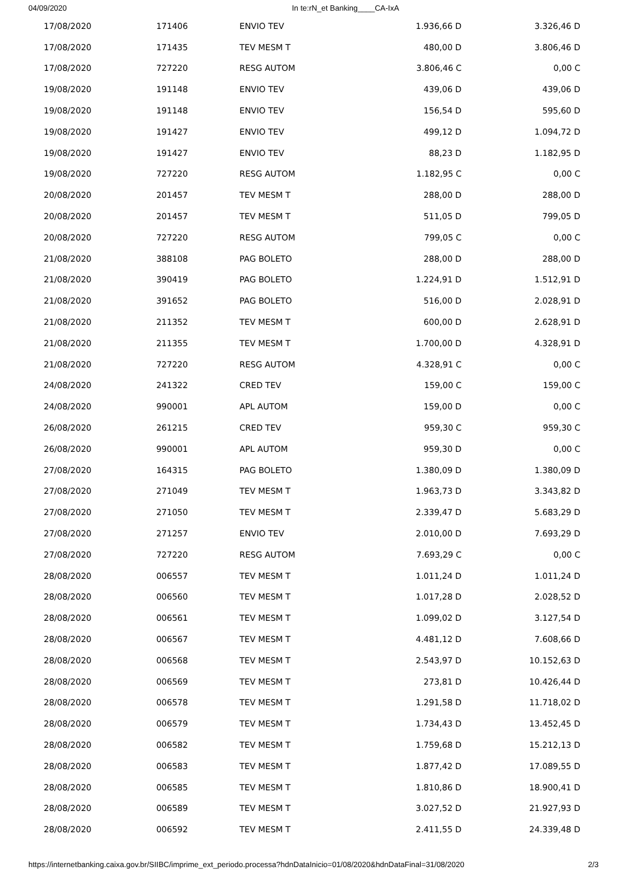04/09/2020 In te:rN_et Banking____CA-IxA
| 17/08/2020 | 171406 | ENVIO TEV | 1.936,66 D | 3.326,46 D |
| 17/08/2020 | 171435 | TEV MESM T | 480,00 D | 3.806,46 D |
| 17/08/2020 | 727220 | RESG AUTOM | 3.806,46 C | 0,00 C |
| 19/08/2020 | 191148 | ENVIO TEV | 439,06 D | 439,06 D |
| 19/08/2020 | 191148 | ENVIO TEV | 156,54 D | 595,60 D |
| 19/08/2020 | 191427 | ENVIO TEV | 499,12 D | 1.094,72 D |
| 19/08/2020 | 191427 | ENVIO TEV | 88,23 D | 1.182,95 D |
| 19/08/2020 | 727220 | RESG AUTOM | 1.182,95 C | 0,00 C |
| 20/08/2020 | 201457 | TEV MESM T | 288,00 D | 288,00 D |
| 20/08/2020 | 201457 | TEV MESM T | 511,05 D | 799,05 D |
| 20/08/2020 | 727220 | RESG AUTOM | 799,05 C | 0,00 C |
| 21/08/2020 | 388108 | PAG BOLETO | 288,00 D | 288,00 D |
| 21/08/2020 | 390419 | PAG BOLETO | 1.224,91 D | 1.512,91 D |
| 21/08/2020 | 391652 | PAG BOLETO | 516,00 D | 2.028,91 D |
| 21/08/2020 | 211352 | TEV MESM T | 600,00 D | 2.628,91 D |
| 21/08/2020 | 211355 | TEV MESM T | 1.700,00 D | 4.328,91 D |
| 21/08/2020 | 727220 | RESG AUTOM | 4.328,91 C | 0,00 C |
| 24/08/2020 | 241322 | CRED TEV | 159,00 C | 159,00 C |
| 24/08/2020 | 990001 | APL AUTOM | 159,00 D | 0,00 C |
| 26/08/2020 | 261215 | CRED TEV | 959,30 C | 959,30 C |
| 26/08/2020 | 990001 | APL AUTOM | 959,30 D | 0,00 C |
| 27/08/2020 | 164315 | PAG BOLETO | 1.380,09 D | 1.380,09 D |
| 27/08/2020 | 271049 | TEV MESM T | 1.963,73 D | 3.343,82 D |
| 27/08/2020 | 271050 | TEV MESM T | 2.339,47 D | 5.683,29 D |
| 27/08/2020 | 271257 | ENVIO TEV | 2.010,00 D | 7.693,29 D |
| 27/08/2020 | 727220 | RESG AUTOM | 7.693,29 C | 0,00 C |
| 28/08/2020 | 006557 | TEV MESM T | 1.011,24 D | 1.011,24 D |
| 28/08/2020 | 006560 | TEV MESM T | 1.017,28 D | 2.028,52 D |
| 28/08/2020 | 006561 | TEV MESM T | 1.099,02 D | 3.127,54 D |
| 28/08/2020 | 006567 | TEV MESM T | 4.481,12 D | 7.608,66 D |
| 28/08/2020 | 006568 | TEV MESM T | 2.543,97 D | 10.152,63 D |
| 28/08/2020 | 006569 | TEV MESM T | 273,81 D | 10.426,44 D |
| 28/08/2020 | 006578 | TEV MESM T | 1.291,58 D | 11.718,02 D |
| 28/08/2020 | 006579 | TEV MESM T | 1.734,43 D | 13.452,45 D |
| 28/08/2020 | 006582 | TEV MESM T | 1.759,68 D | 15.212,13 D |
| 28/08/2020 | 006583 | TEV MESM T | 1.877,42 D | 17.089,55 D |
| 28/08/2020 | 006585 | TEV MESM T | 1.810,86 D | 18.900,41 D |
| 28/08/2020 | 006589 | TEV MESM T | 3.027,52 D | 21.927,93 D |
| 28/08/2020 | 006592 | TEV MESM T | 2.411,55 D | 24.339,48 D |
https://internetbanking.caixa.gov.br/SIIBC/imprime_ext_periodo.processa?hdnDataInicio=01/08/2020&hdnDataFinal=31/08/2020 2/3